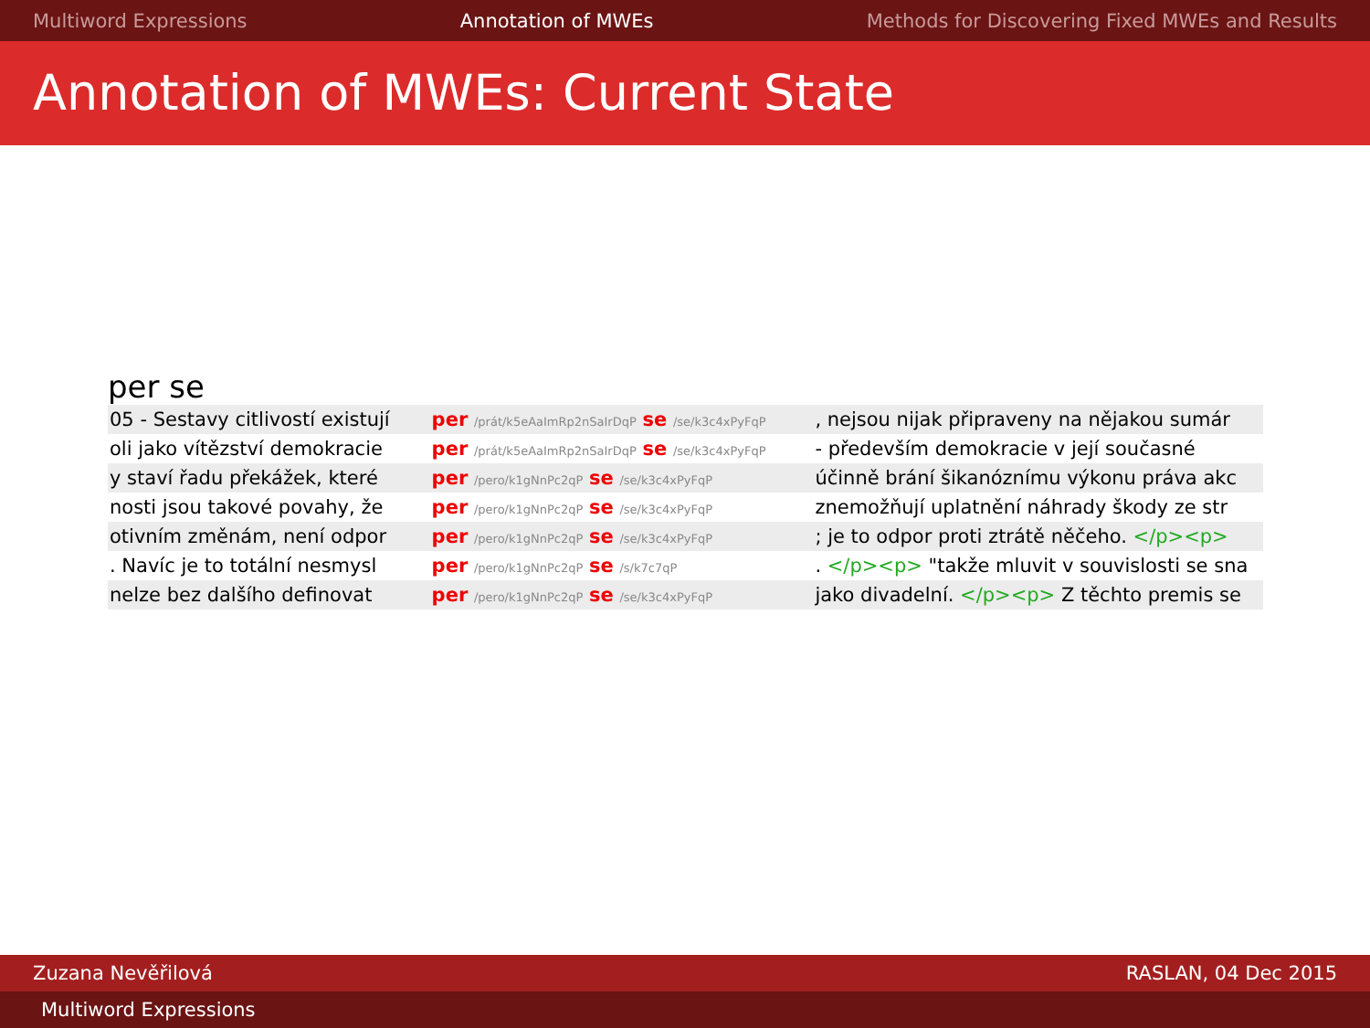Multiword Expressions Annotation of MWEs Methods for Discovering Fixed MWEs and Results
Annotation of MWEs: Current State
per se
| 05 - Sestavy citlivostí existují | per /prát/k5eAaImRp2nSaIrDqP se /se/k3c4xPyFqP | , nejsou nijak připraveny na nějakou sumár |
| oli jako vítězství demokracie | per /prát/k5eAaImRp2nSaIrDqP se /se/k3c4xPyFqP | - především demokracie v její současné |
| y staví řadu překážek, které | per /pero/k1gNnPc2qP se /se/k3c4xPyFqP | účinně brání šikanóznímu výkonu práva akc |
| nosti jsou takové povahy, že | per /pero/k1gNnPc2qP se /se/k3c4xPyFqP | znemožňují uplatnění náhrady škody ze str |
| otivním změnám, není odpor | per /pero/k1gNnPc2qP se /se/k3c4xPyFqP | ; je to odpor proti ztrátě něčeho. </p><p> |
| . Navíc je to totální nesmysl | per /pero/k1gNnPc2qP se /s/k7c7qP | . </p><p> "takže mluvit v souvislosti se sna |
| nelze bez dalšího definovat | per /pero/k1gNnPc2qP se /se/k3c4xPyFqP | jako divadelní. </p><p> Z těchto premis se |
Zuzana Nevěřilová RASLAN, 04 Dec 2015
Multiword Expressions